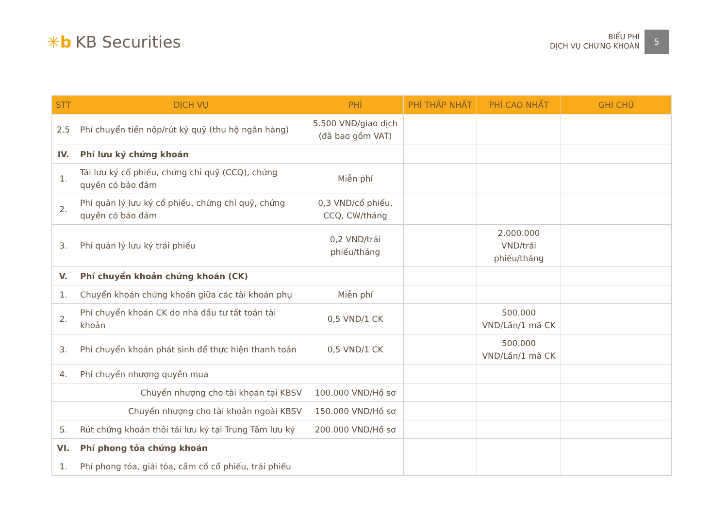✳b KB Securities
BIỂU PHÍ
DỊCH VỤ CHỨNG KHOÁN
5
| STT | DỊCH VỤ | PHÍ | PHÍ THẤP NHẤT | PHÍ CAO NHẤT | GHI CHÚ |
| --- | --- | --- | --- | --- | --- |
| 2.5 | Phí chuyển tiền nộp/rút ký quỹ (thu hộ ngân hàng) | 5.500 VNĐ/giao dịch (đã bao gồm VAT) | | | |
| IV. | Phí lưu ký chứng khoán | | | | |
| 1. | Tái lưu ký cổ phiếu, chứng chỉ quỹ (CCQ), chứng quyền có bảo đảm | Miễn phí | | | |
| 2. | Phí quản lý lưu ký cổ phiếu, chứng chỉ quỹ, chứng quyền có bảo đảm | 0,3 VND/cổ phiếu, CCQ, CW/tháng | | | |
| 3. | Phí quản lý lưu ký trái phiếu | 0,2 VND/trái phiếu/tháng | | 2.000.000 VND/trái phiếu/tháng | |
| V. | Phí chuyển khoản chứng khoán (CK) | | | | |
| 1. | Chuyển khoản chứng khoán giữa các tài khoản phụ | Miễn phí | | | |
| 2. | Phí chuyển khoản CK do nhà đầu tư tất toán tài khoản | 0,5 VND/1 CK | | 500.000 VND/Lần/1 mã CK | |
| 3. | Phí chuyển khoản phát sinh để thực hiện thanh toán | 0,5 VND/1 CK | | 500.000 VND/Lần/1 mã CK | |
| 4. | Phí chuyển nhượng quyền mua | | | | |
| | Chuyển nhượng cho tài khoản tại KBSV | 100.000 VND/Hồ sơ | | | |
| | Chuyển nhượng cho tài khoản ngoài KBSV | 150.000 VND/Hồ sơ | | | |
| 5. | Rút chứng khoán thôi tái lưu ký tại Trung Tâm lưu ký | 200.000 VND/Hồ sơ | | | |
| VI. | Phí phong tỏa chứng khoán | | | | |
| 1. | Phí phong tỏa, giải tỏa, cầm cố cổ phiếu, trái phiếu | | | | |